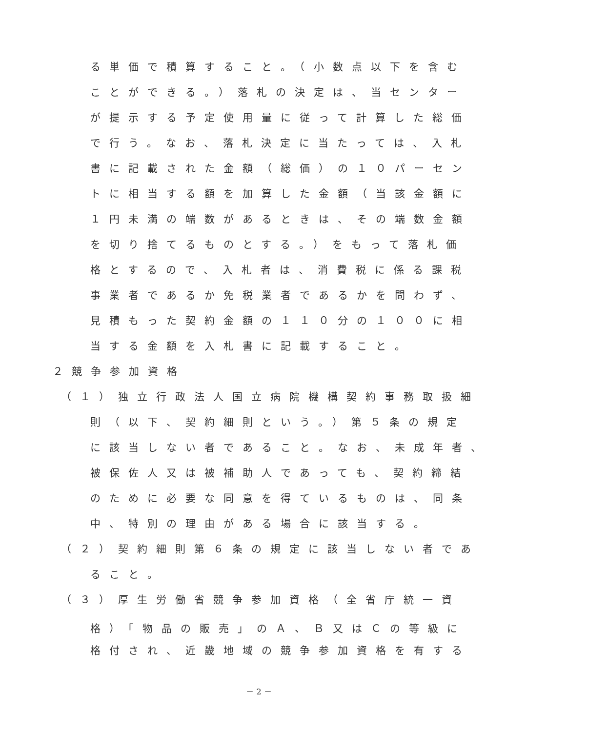る単価で積算すること。（小数点以下を含む
ことができる。）落札の決定は、当センター
が提示する予定使用量に従って計算した総価
で行う。なお、落札決定に当たっては、入札
書に記載された金額（総価）の１０パーセン
トに相当する額を加算した金額（当該金額に
１円未満の端数があるときは、その端数金額
を切り捨てるものとする。）をもって落札価
格とするので、入札者は、消費税に係る課税
事業者であるか免税業者であるかを問わず、
見積もった契約金額の１１０分の１００に相
当する金額を入札書に記載すること。
２競争参加資格
（１）独立行政法人国立病院機構契約事務取扱細
則（以下、契約細則という。）第５条の規定
に該当しない者であること。なお、未成年者、
被保佐人又は被補助人であっても、契約締結
のために必要な同意を得ているものは、同条
中、特別の理由がある場合に該当する。
（２）契約細則第６条の規定に該当しない者であ
ること。
（３）厚生労働省競争参加資格（全省庁統一資
格）「物品の販売」のＡ、Ｂ又はＣの等級に
格付され、近畿地域の競争参加資格を有する
－ 2 －